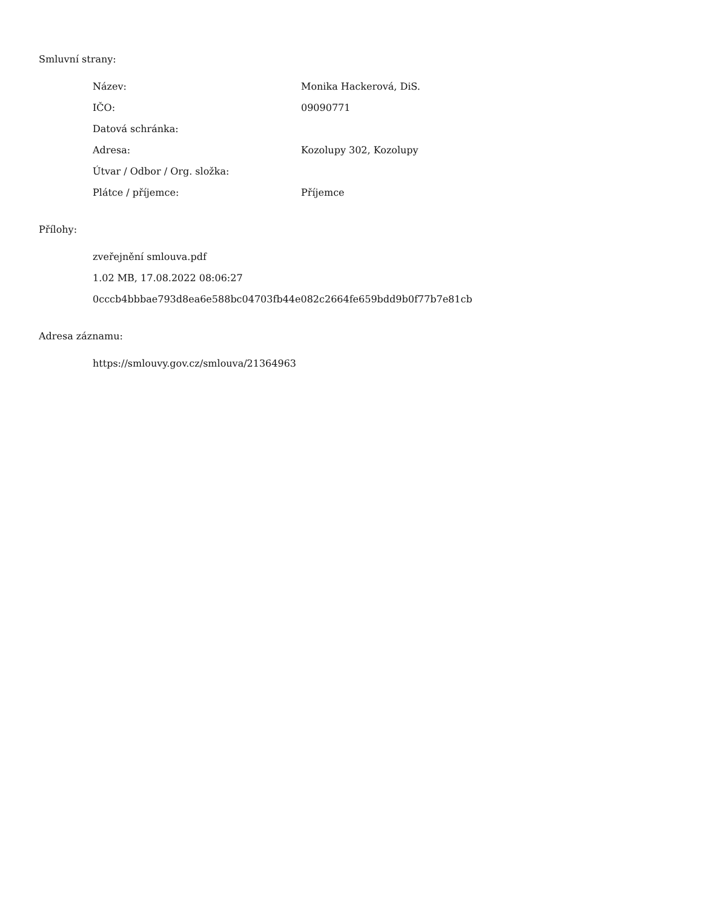Smluvní strany:
| Název: | Monika Hackerová, DiS. |
| IČO: | 09090771 |
| Datová schránka: | |
| Adresa: | Kozolupy 302, Kozolupy |
| Útvar / Odbor / Org. složka: | |
| Plátce / příjemce: | Příjemce |
Přílohy:
zveřejnění smlouva.pdf
1.02 MB, 17.08.2022 08:06:27
0cccb4bbbae793d8ea6e588bc04703fb44e082c2664fe659bdd9b0f77b7e81cb
Adresa záznamu:
https://smlouvy.gov.cz/smlouva/21364963